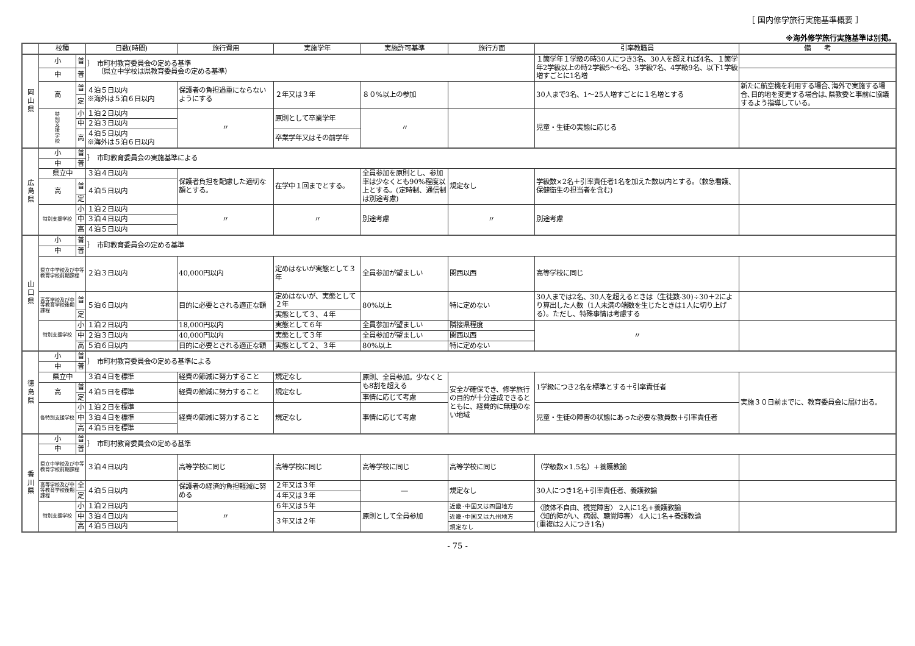［ 国内修学旅行実施基準概要 ］
※海外修学旅行実施基準は別掲。
| | 校種 | | 日数(時間) | 旅行費用 | 実施学年 | 実施許可基準 | 旅行方面 | 引率教職員 | 備 考 |
| --- | --- | --- | --- | --- | --- | --- | --- | --- | --- |
| 岡 山 県 | 小 | 普 | ｝ 市町村教育委員会の定める基準 （県立中学校は県教育委員会の定める基準） | | | | | １箇学年１学級の時30人につき3名、30人を超えれば4名、１箇学年2学級以上の時2学級5～6名、3学級7名、4学級9名、以下1学級増すごとに1名増 | |
| | 中 | 普 | | | | | | | |
| | 高 | 普 | ４泊５日以内 ※海外は５泊６日以内 | 保護者の負担過重にならないようにする | ２年又は３年 | ８０%以上の参加 | | 30人まで3名、1～25人増すごとに１名増とする | 新たに航空機を利用する場合､海外で実施する場合､目的地を変更する場合は､県教委と事前に協議するよう指導している。 |
| | | 定 | | | | | | | |
| | 特 別 支 援 学 校 | 小 | １泊２日以内 | 〃 | 原則として卒業学年 | 〃 | | 児童・生徒の実態に応じる | |
| | | 中 | ２泊３日以内 | | | | | | |
| | | 高 | ４泊５日以内 ※海外は５泊６日以内 | | 卒業学年又はその前学年 | | | | |
| 広 島 県 | 小 | 普 | ｝ 市町教育委員会の実施基準による | | | | | | |
| | 中 | 普 | | | | | | | |
| | 県立中 | | ３泊４日以内 | 保護者負担を配慮した適切な額とする。 | 在学中１回までとする。 | 全員参加を原則とし、参加率は少なくとも90%程度以上とする。(定時制、通信制は別途考慮) | 規定なし | 学級数×2名＋引率責任者1名を加えた数以内とする。（救急看護、保健衛生の担当者を含む) | |
| | 高 | 普 | ４泊５日以内 | | | | | | |
| | | 定 | | | | | | | |
| | 特別支援学校 | 小 | １泊２日以内 | 〃 | 〃 | 別途考慮 | 〃 | 別途考慮 | |
| | | 中 | ３泊４日以内 | | | | | | |
| | | 高 | ４泊５日以内 | | | | | | |
| 山 口 県 | 小 | 普 | ｝ 市町教育委員会の定める基準 | | | | | | |
| | 中 | 普 | | | | | | | |
| | 県立中学校及び中等教育学校前期課程 | | ２泊３日以内 | 40,000円以内 | 定めはないが実態として３年 | 全員参加が望ましい | 関西以西 | 高等学校に同じ | |
| | 高等学校及び中等教育学校後期課程 | 普 | ５泊６日以内 | 目的に必要とされる適正な額 | 定めはないが、実態として２年 | 80%以上 | 特に定めない | 30人までは2名、30人を超えるときは（生徒数-30)÷30＋2により算出した人数（1人未満の端数を生じたときは1人に切り上げる）。ただし、特殊事情は考慮する | |
| | | 定 | | | 実態として３、４年 | | | | |
| | 特別支援学校 | 小 | １泊２日以内 | 18,000円以内 | 実態として６年 | 全員参加が望ましい | 隣接県程度 | 〃 | |
| | | 中 | ２泊３日以内 | 40,000円以内 | 実態として３年 | 全員参加が望ましい | 関西以西 | | |
| | | 高 | ５泊６日以内 | 目的に必要とされる適正な額 | 実態として２、３年 | 80%以上 | 特に定めない | | |
| 徳 島 県 | 小 | 普 | ｝ 市町村教育委員会の定める基準による | | | | | | |
| | 中 | 普 | | | | | | | |
| | 県立中 | | ３泊４日を標準 | 経費の節減に努力すること | 規定なし | 原則、全員参加。少なくとも8割を超える | 安全が確保でき、修学旅行の目的が十分達成できるとともに、経費的に無理のない地域 | 1学級につき2名を標準とする＋引率責任者 | 実施３０日前までに、教育委員会に届け出る。 |
| | 高 | 普 | ４泊５日を標準 | 経費の節減に努力すること | 規定なし | | | | |
| | | 定 | | | | 事情に応じて考慮 | | | |
| | 各特別支援学校 | 小 | １泊２日を標準 | 経費の節減に努力すること | 規定なし | 事情に応じて考慮 | | 児童・生徒の障害の状態にあった必要な教員数＋引率責任者 | |
| | | 中 | ３泊４日を標準 | | | | | | |
| | | 高 | ４泊５日を標準 | | | | | | |
| 香 川 県 | 小 | 普 | ｝ 市町村教育委員会の定める基準 | | | | | | |
| | 中 | 普 | | | | | | | |
| | 県立中学校及び中等教育学校前期課程 | | ３泊４日以内 | 高等学校に同じ | 高等学校に同じ | 高等学校に同じ | 高等学校に同じ | （学級数×1.5名）+養護教諭 | |
| | 高等学校及び中等教育学校後期課程 | 全 | ４泊５日以内 | 保護者の経済的負担軽減に努める | ２年又は３年 | ― | 規定なし | 30人につき1名＋引率責任者、養護教諭 | |
| | | 定 | | | ４年又は３年 | | | | |
| | 特別支援学校 | 小 | １泊２日以内 | 〃 | ６年又は５年 | 原則として全員参加 | 近畿･中国又は四国地方 | 〈肢体不自由、視覚障害〉 2人に1名+養護教諭 〈知的障がい、病弱、聴覚障害〉 4人に1名+養護教諭 (重複は2人につき1名) | |
| | | 中 | ３泊４日以内 | | ３年又は２年 | | 近畿･中国又は九州地方 | | |
| | | 高 | ４泊５日以内 | | | | 規定なし | | |
- 75 -